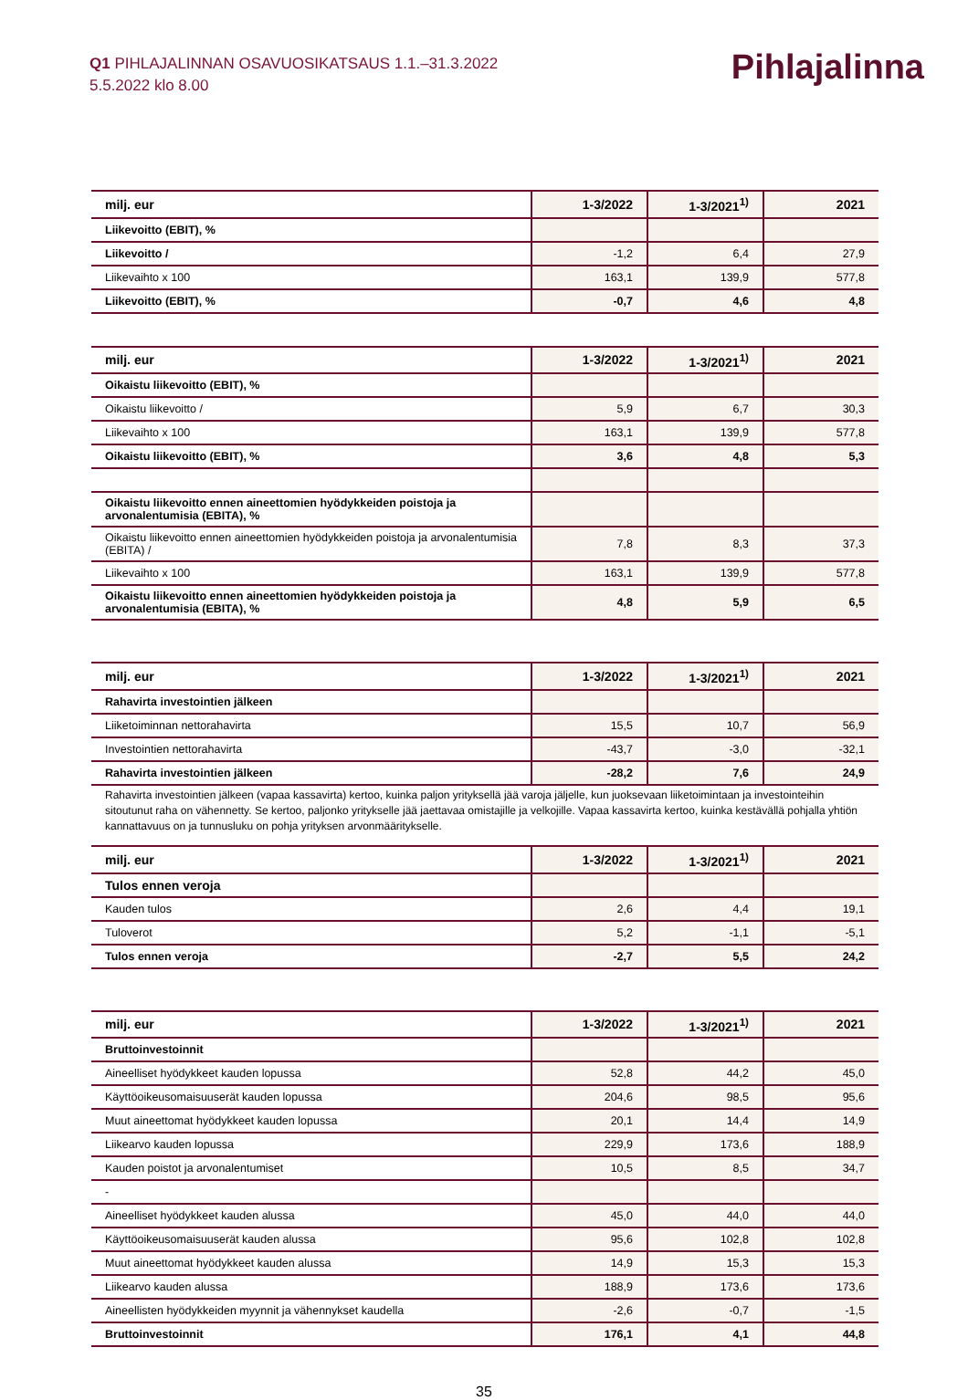Q1 PIHLAJALINNAN OSAVUOSIKATSAUS 1.1.–31.3.2022
5.5.2022 klo 8.00
Pihlajalinna
| milj. eur | 1-3/2022 | 1-3/2021<sup>1)</sup> | 2021 |
| --- | --- | --- | --- |
| Liikevoitto (EBIT), % | | | |
| Liikevoitto / | -1,2 | 6,4 | 27,9 |
| Liikevaihto x 100 | 163,1 | 139,9 | 577,8 |
| Liikevoitto (EBIT), % | -0,7 | 4,6 | 4,8 |
| milj. eur | 1-3/2022 | 1-3/2021<sup>1)</sup> | 2021 |
| --- | --- | --- | --- |
| Oikaistu liikevoitto (EBIT), % | | | |
| Oikaistu liikevoitto / | 5,9 | 6,7 | 30,3 |
| Liikevaihto x 100 | 163,1 | 139,9 | 577,8 |
| Oikaistu liikevoitto (EBIT), % | 3,6 | 4,8 | 5,3 |
| Oikaistu liikevoitto ennen aineettomien hyödykkeiden poistoja ja arvonalentumisia (EBITA), % | | | |
| Oikaistu liikevoitto ennen aineettomien hyödykkeiden poistoja ja arvonalentumisia (EBITA) / | 7,8 | 8,3 | 37,3 |
| Liikevaihto x 100 | 163,1 | 139,9 | 577,8 |
| Oikaistu liikevoitto ennen aineettomien hyödykkeiden poistoja ja arvonalentumisia (EBITA), % | 4,8 | 5,9 | 6,5 |
| milj. eur | 1-3/2022 | 1-3/2021<sup>1)</sup> | 2021 |
| --- | --- | --- | --- |
| Rahavirta investointien jälkeen | | | |
| Liiketoiminnan nettorahavirta | 15,5 | 10,7 | 56,9 |
| Investointien nettorahavirta | -43,7 | -3,0 | -32,1 |
| Rahavirta investointien jälkeen | -28,2 | 7,6 | 24,9 |
Rahavirta investointien jälkeen (vapaa kassavirta) kertoo, kuinka paljon yrityksellä jää varoja jäljelle, kun juoksevaan liiketoimintaan ja investointeihin sitoutunut raha on vähennetty. Se kertoo, paljonko yritykselle jää jaettavaa omistajille ja velkojille. Vapaa kassavirta kertoo, kuinka kestävällä pohjalla yhtiön kannattavuus on ja tunnusluku on pohja yrityksen arvonmääritykselle.
| milj. eur | 1-3/2022 | 1-3/2021<sup>1)</sup> | 2021 |
| --- | --- | --- | --- |
| Tulos ennen veroja | | | |
| Kauden tulos | 2,6 | 4,4 | 19,1 |
| Tuloverot | 5,2 | -1,1 | -5,1 |
| Tulos ennen veroja | -2,7 | 5,5 | 24,2 |
| milj. eur | 1-3/2022 | 1-3/2021<sup>1)</sup> | 2021 |
| --- | --- | --- | --- |
| Bruttoinvestoinnit | | | |
| Aineelliset hyödykkeet kauden lopussa | 52,8 | 44,2 | 45,0 |
| Käyttöoikeusomaisuuserät kauden lopussa | 204,6 | 98,5 | 95,6 |
| Muut aineettomat hyödykkeet kauden lopussa | 20,1 | 14,4 | 14,9 |
| Liikearvo kauden lopussa | 229,9 | 173,6 | 188,9 |
| Kauden poistot ja arvonalentumiset | 10,5 | 8,5 | 34,7 |
| - | | | |
| Aineelliset hyödykkeet kauden alussa | 45,0 | 44,0 | 44,0 |
| Käyttöoikeusomaisuuserät kauden alussa | 95,6 | 102,8 | 102,8 |
| Muut aineettomat hyödykkeet kauden alussa | 14,9 | 15,3 | 15,3 |
| Liikearvo kauden alussa | 188,9 | 173,6 | 173,6 |
| Aineellisten hyödykkeiden myynnit ja vähennykset kaudella | -2,6 | -0,7 | -1,5 |
| Bruttoinvestoinnit | 176,1 | 4,1 | 44,8 |
35